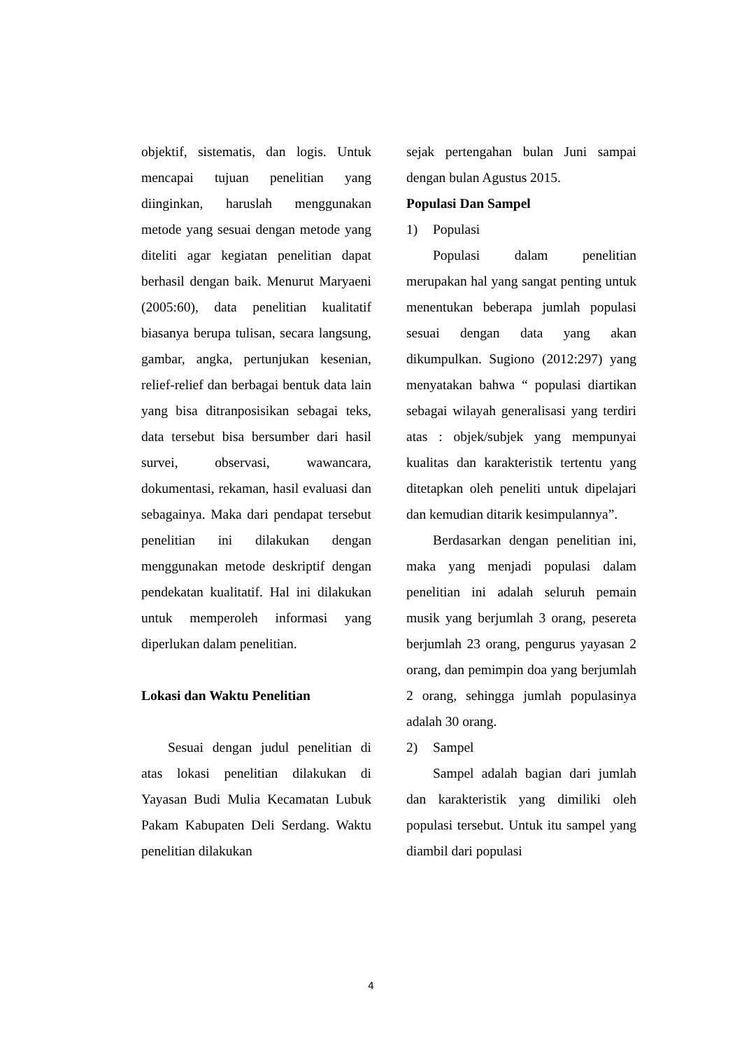objektif, sistematis, dan logis. Untuk mencapai tujuan penelitian yang diinginkan, haruslah menggunakan metode yang sesuai dengan metode yang diteliti agar kegiatan penelitian dapat berhasil dengan baik. Menurut Maryaeni (2005:60), data penelitian kualitatif biasanya berupa tulisan, secara langsung, gambar, angka, pertunjukan kesenian, relief-relief dan berbagai bentuk data lain yang bisa ditranposisikan sebagai teks, data tersebut bisa bersumber dari hasil survei, observasi, wawancara, dokumentasi, rekaman, hasil evaluasi dan sebagainya. Maka dari pendapat tersebut penelitian ini dilakukan dengan menggunakan metode deskriptif dengan pendekatan kualitatif. Hal ini dilakukan untuk memperoleh informasi yang diperlukan dalam penelitian.
Lokasi dan Waktu Penelitian
Sesuai dengan judul penelitian di atas lokasi penelitian dilakukan di Yayasan Budi Mulia Kecamatan Lubuk Pakam Kabupaten Deli Serdang. Waktu penelitian dilakukan
sejak pertengahan bulan Juni sampai dengan bulan Agustus 2015.
Populasi Dan Sampel
1) Populasi
Populasi dalam penelitian merupakan hal yang sangat penting untuk menentukan beberapa jumlah populasi sesuai dengan data yang akan dikumpulkan. Sugiono (2012:297) yang menyatakan bahwa “ populasi diartikan sebagai wilayah generalisasi yang terdiri atas : objek/subjek yang mempunyai kualitas dan karakteristik tertentu yang ditetapkan oleh peneliti untuk dipelajari dan kemudian ditarik kesimpulannya”.
Berdasarkan dengan penelitian ini, maka yang menjadi populasi dalam penelitian ini adalah seluruh pemain musik yang berjumlah 3 orang, pesereta berjumlah 23 orang, pengurus yayasan 2 orang, dan pemimpin doa yang berjumlah 2 orang, sehingga jumlah populasinya adalah 30 orang.
2) Sampel
Sampel adalah bagian dari jumlah dan karakteristik yang dimiliki oleh populasi tersebut. Untuk itu sampel yang diambil dari populasi
4